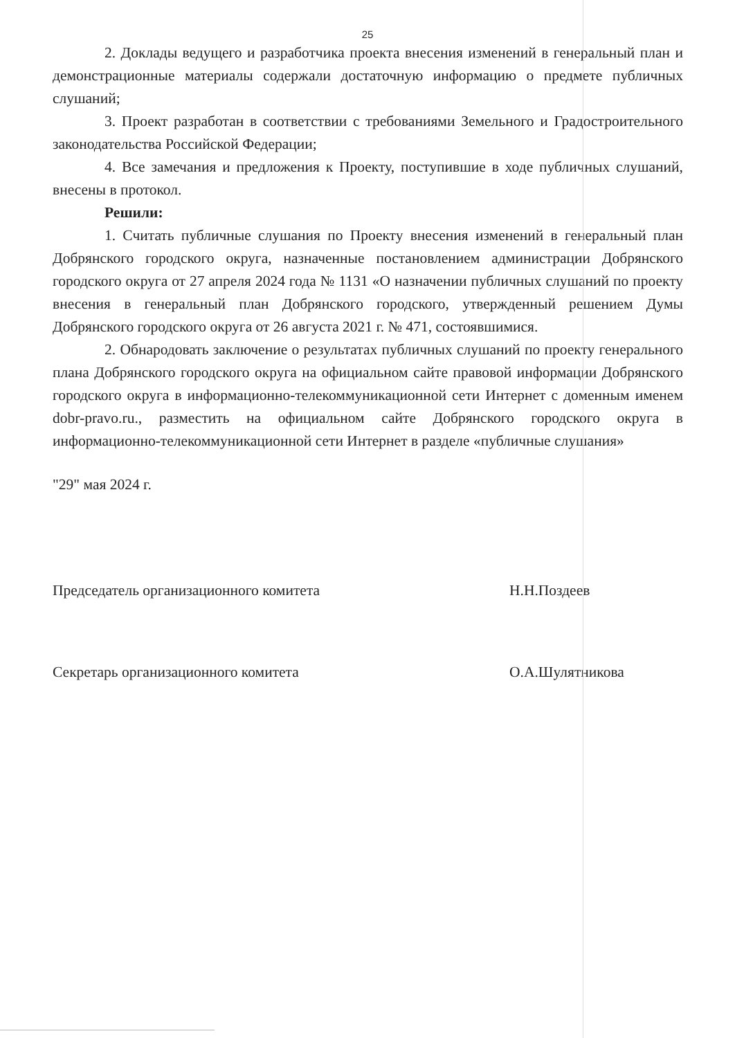25
2. Доклады ведущего и разработчика проекта внесения изменений в генеральный план и демонстрационные материалы содержали достаточную информацию о предмете публичных слушаний;
3. Проект разработан в соответствии с требованиями Земельного и Градостроительного законодательства Российской Федерации;
4. Все замечания и предложения к Проекту, поступившие в ходе публичных слушаний, внесены в протокол.
Решили:
1. Считать публичные слушания по Проекту внесения изменений в генеральный план Добрянского городского округа, назначенные постановлением администрации Добрянского городского округа от 27 апреля 2024 года № 1131 «О назначении публичных слушаний по проекту внесения в генеральный план Добрянского городского, утвержденный решением Думы Добрянского городского округа от 26 августа 2021 г. № 471, состоявшимися.
2. Обнародовать заключение о результатах публичных слушаний по проекту генерального плана Добрянского городского округа на официальном сайте правовой информации Добрянского городского округа в информационно-телекоммуникационной сети Интернет с доменным именем dobr-pravo.ru., разместить на официальном сайте Добрянского городского округа в информационно-телекоммуникационной сети Интернет в разделе «публичные слушания»
"29" мая 2024 г.
Председатель организационного комитета Н.Н.Поздеев
Секретарь организационного комитета О.А.Шулятникова